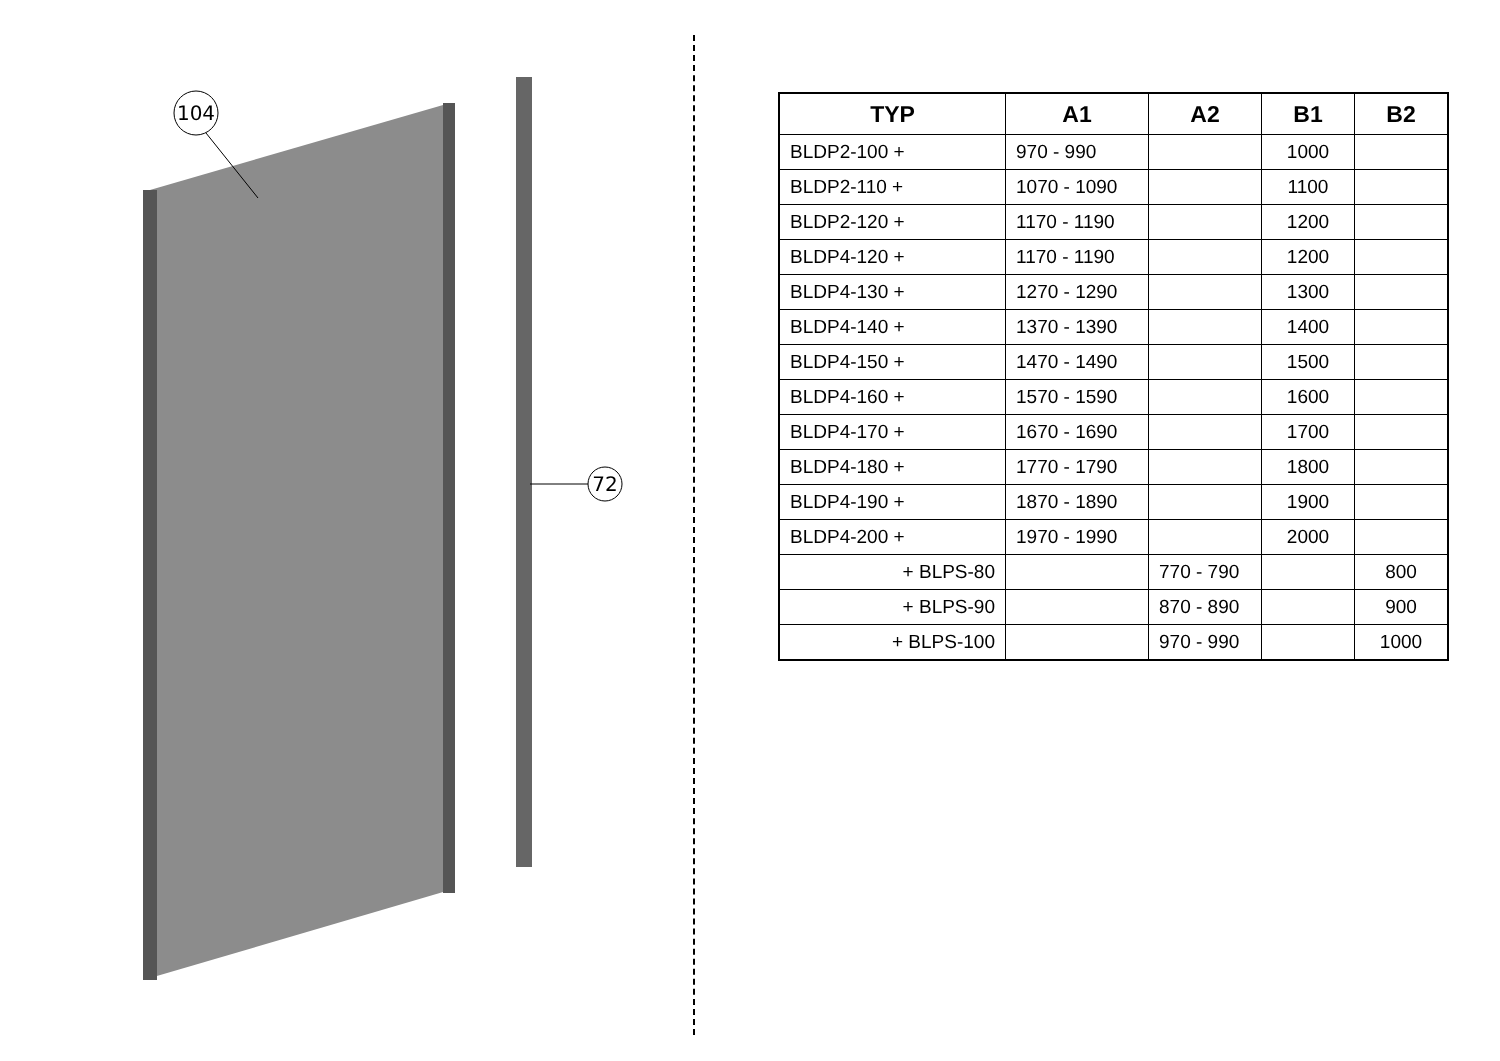104
72
| TYP | A1 | A2 | B1 | B2 |
| --- | --- | --- | --- | --- |
| BLDP2-100 + | 970 - 990 | | 1000 | |
| BLDP2-110 + | 1070 - 1090 | | 1100 | |
| BLDP2-120 + | 1170 - 1190 | | 1200 | |
| BLDP4-120 + | 1170 - 1190 | | 1200 | |
| BLDP4-130 + | 1270 - 1290 | | 1300 | |
| BLDP4-140 + | 1370 - 1390 | | 1400 | |
| BLDP4-150 + | 1470 - 1490 | | 1500 | |
| BLDP4-160 + | 1570 - 1590 | | 1600 | |
| BLDP4-170 + | 1670 - 1690 | | 1700 | |
| BLDP4-180 + | 1770 - 1790 | | 1800 | |
| BLDP4-190 + | 1870 - 1890 | | 1900 | |
| BLDP4-200 + | 1970 - 1990 | | 2000 | |
| + BLPS-80 | | 770 - 790 | | 800 |
| + BLPS-90 | | 870 - 890 | | 900 |
| + BLPS-100 | | 970 - 990 | | 1000 |